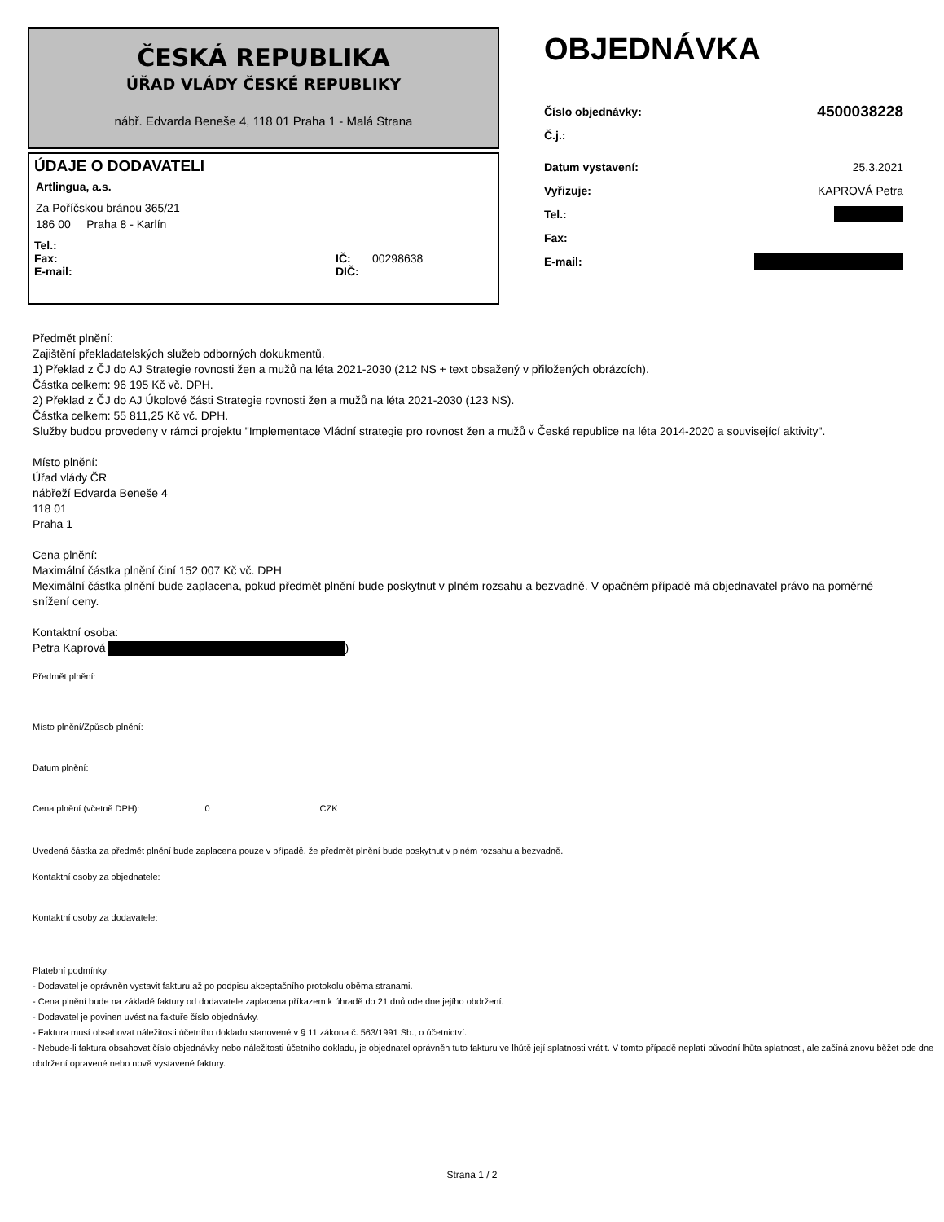ČESKÁ REPUBLIKA
ÚŘAD VLÁDY ČESKÉ REPUBLIKY
nábř. Edvarda Beneše 4, 118 01 Praha 1 - Malá Strana
ÚDAJE O DODAVATELI
Artlingua, a.s.
Za Poříčskou bránou 365/21
186 00 Praha 8 - Karlín
Tel.:
Fax: IČ: 00298638
E-mail: DIČ:
OBJEDNÁVKA
Číslo objednávky: 4500038228
Č.j.:
Datum vystavení: 25.3.2021
Vyřizuje: KAPROVÁ Petra
Tel.:
Fax:
E-mail:
Předmět plnění:
Zajištění překladatelských služeb odborných dokukmentů.
1) Překlad z ČJ do AJ Strategie rovnosti žen a mužů na léta 2021-2030 (212 NS + text obsažený v přiložených obrázcích).
Částka celkem: 96 195 Kč vč. DPH.
2) Překlad z ČJ do AJ Úkolové části Strategie rovnosti žen a mužů na léta 2021-2030 (123 NS).
Částka celkem: 55 811,25 Kč vč. DPH.
Služby budou provedeny v rámci projektu "Implementace Vládní strategie pro rovnost žen a mužů v České republice na léta 2014-2020 a související aktivity".
Místo plnění:
Úřad vlády ČR
nábřeží Edvarda Beneše 4
118 01
Praha 1
Cena plnění:
Maximální částka plnění činí 152 007 Kč vč. DPH
Meximální částka plnění bude zaplacena, pokud předmět plnění bude poskytnut v plném rozsahu a bezvadně. V opačném případě má objednavatel právo na poměrné snížení ceny.
Kontaktní osoba:
Petra Kaprová )
Předmět plnění:
Místo plnění/Způsob plnění:
Datum plnění:
Cena plnění (včetně DPH): 0 CZK
Uvedená částka za předmět plnění bude zaplacena pouze v případě, že předmět plnění bude poskytnut v plném rozsahu a bezvadně.
Kontaktní osoby za objednatele:
Kontaktní osoby za dodavatele:
Platební podmínky:
- Dodavatel je oprávněn vystavit fakturu až po podpisu akceptačního protokolu oběma stranami.
- Cena plnění bude na základě faktury od dodavatele zaplacena příkazem k úhradě do 21 dnů ode dne jejího obdržení.
- Dodavatel je povinen uvést na faktuře číslo objednávky.
- Faktura musí obsahovat náležitosti účetního dokladu stanovené v § 11 zákona č. 563/1991 Sb., o účetnictví.
- Nebude-li faktura obsahovat číslo objednávky nebo náležitosti účetního dokladu, je objednatel oprávněn tuto fakturu ve lhůtě její splatnosti vrátit. V tomto případě neplatí původní lhůta splatnosti, ale začíná znovu běžet ode dne obdržení opravené nebo nově vystavené faktury.
Strana 1 / 2